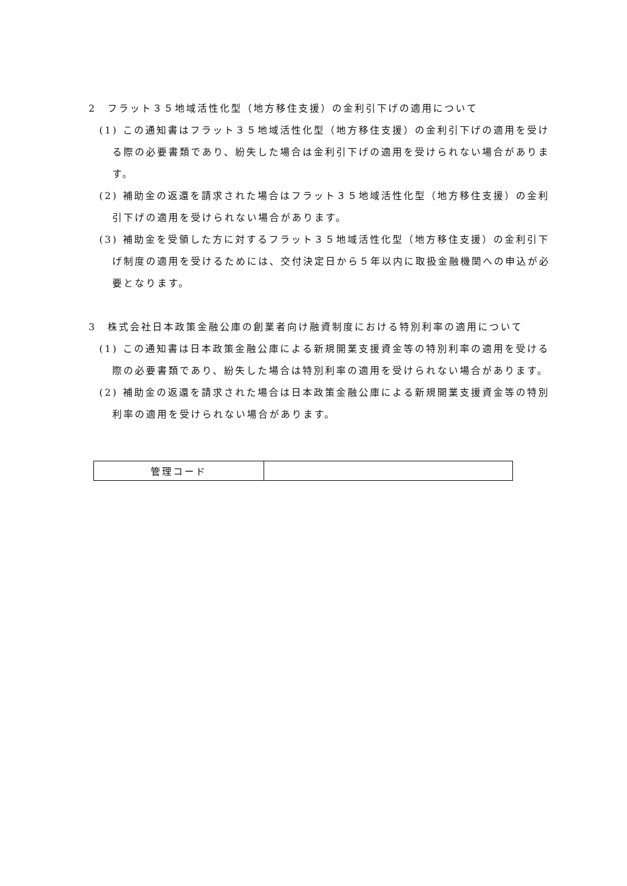2　フラット３５地域活性化型（地方移住支援）の金利引下げの適用について
(1) この通知書はフラット３５地域活性化型（地方移住支援）の金利引下げの適用を受ける際の必要書類であり、紛失した場合は金利引下げの適用を受けられない場合があります。
(2) 補助金の返還を請求された場合はフラット３５地域活性化型（地方移住支援）の金利引下げの適用を受けられない場合があります。
(3) 補助金を受領した方に対するフラット３５地域活性化型（地方移住支援）の金利引下げ制度の適用を受けるためには、交付決定日から５年以内に取扱金融機関への申込が必要となります。
3　株式会社日本政策金融公庫の創業者向け融資制度における特別利率の適用について
(1) この通知書は日本政策金融公庫による新規開業支援資金等の特別利率の適用を受ける際の必要書類であり、紛失した場合は特別利率の適用を受けられない場合があります。
(2) 補助金の返還を請求された場合は日本政策金融公庫による新規開業支援資金等の特別利率の適用を受けられない場合があります。
| 管理コード | |